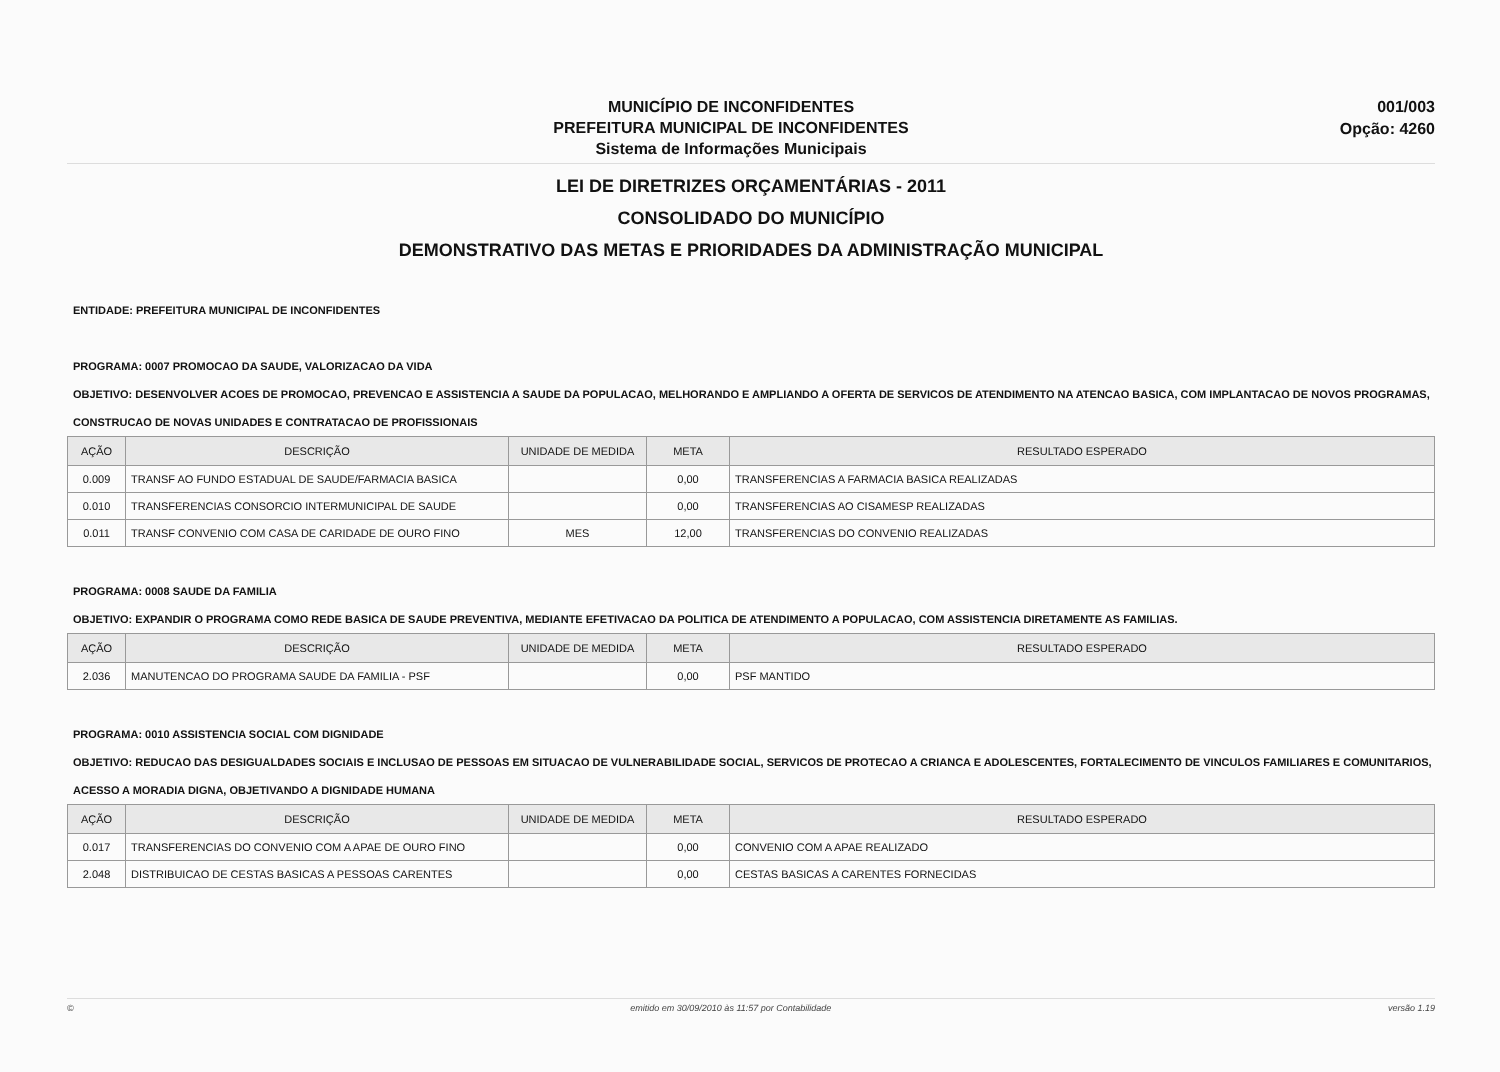MUNICÍPIO DE INCONFIDENTES
PREFEITURA MUNICIPAL DE INCONFIDENTES
Sistema de Informações Municipais
001/003
Opção: 4260
LEI DE DIRETRIZES ORÇAMENTÁRIAS - 2011
CONSOLIDADO DO MUNICÍPIO
DEMONSTRATIVO DAS METAS E PRIORIDADES DA ADMINISTRAÇÃO MUNICIPAL
ENTIDADE: PREFEITURA MUNICIPAL DE INCONFIDENTES
PROGRAMA: 0007 PROMOCAO DA SAUDE, VALORIZACAO DA VIDA
OBJETIVO: DESENVOLVER ACOES DE PROMOCAO, PREVENCAO E ASSISTENCIA A SAUDE DA POPULACAO, MELHORANDO E AMPLIANDO A OFERTA DE SERVICOS DE ATENDIMENTO NA ATENCAO BASICA, COM IMPLANTACAO DE NOVOS PROGRAMAS, CONSTRUCAO DE NOVAS UNIDADES E CONTRATACAO DE PROFISSIONAIS
| AÇÃO | DESCRIÇÃO | UNIDADE DE MEDIDA | META | RESULTADO ESPERADO |
| --- | --- | --- | --- | --- |
| 0.009 | TRANSF AO FUNDO ESTADUAL DE SAUDE/FARMACIA BASICA | | 0,00 | TRANSFERENCIAS A FARMACIA BASICA REALIZADAS |
| 0.010 | TRANSFERENCIAS CONSORCIO INTERMUNICIPAL DE SAUDE | | 0,00 | TRANSFERENCIAS AO CISAMESP REALIZADAS |
| 0.011 | TRANSF CONVENIO COM CASA DE CARIDADE DE OURO FINO | MES | 12,00 | TRANSFERENCIAS DO CONVENIO REALIZADAS |
PROGRAMA: 0008 SAUDE DA FAMILIA
OBJETIVO: EXPANDIR O PROGRAMA COMO REDE BASICA DE SAUDE PREVENTIVA, MEDIANTE EFETIVACAO DA POLITICA DE ATENDIMENTO A POPULACAO, COM ASSISTENCIA DIRETAMENTE AS FAMILIAS.
| AÇÃO | DESCRIÇÃO | UNIDADE DE MEDIDA | META | RESULTADO ESPERADO |
| --- | --- | --- | --- | --- |
| 2.036 | MANUTENCAO DO PROGRAMA SAUDE DA FAMILIA - PSF | | 0,00 | PSF MANTIDO |
PROGRAMA: 0010 ASSISTENCIA SOCIAL COM DIGNIDADE
OBJETIVO: REDUCAO DAS DESIGUALDADES SOCIAIS E INCLUSAO DE PESSOAS EM SITUACAO DE VULNERABILIDADE SOCIAL, SERVICOS DE PROTECAO A CRIANCA E ADOLESCENTES, FORTALECIMENTO DE VINCULOS FAMILIARES E COMUNITARIOS, ACESSO A MORADIA DIGNA, OBJETIVANDO A DIGNIDADE HUMANA
| AÇÃO | DESCRIÇÃO | UNIDADE DE MEDIDA | META | RESULTADO ESPERADO |
| --- | --- | --- | --- | --- |
| 0.017 | TRANSFERENCIAS DO CONVENIO COM A APAE DE OURO FINO | | 0,00 | CONVENIO COM A APAE REALIZADO |
| 2.048 | DISTRIBUICAO DE CESTAS BASICAS A PESSOAS CARENTES | | 0,00 | CESTAS BASICAS A CARENTES FORNECIDAS |
© emitido em 30/09/2010 às 11:57 por Contabilidade versão 1.19